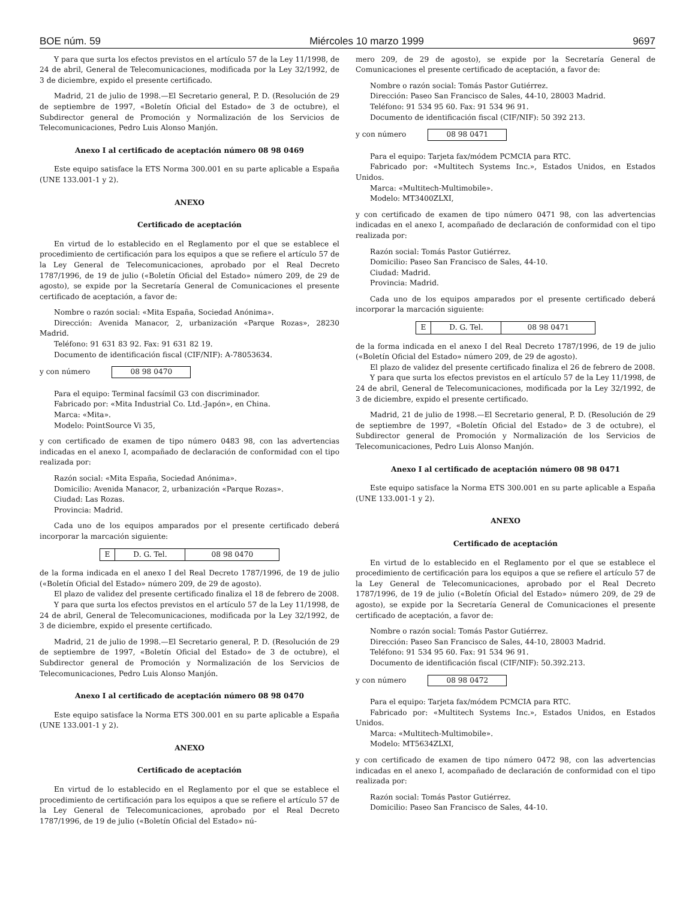BOE núm. 59 Miércoles 10 marzo 1999 9697
Y para que surta los efectos previstos en el artículo 57 de la Ley 11/1998, de 24 de abril, General de Telecomunicaciones, modificada por la Ley 32/1992, de 3 de diciembre, expido el presente certificado.
Madrid, 21 de julio de 1998.—El Secretario general, P. D. (Resolución de 29 de septiembre de 1997, «Boletín Oficial del Estado» de 3 de octubre), el Subdirector general de Promoción y Normalización de los Servicios de Telecomunicaciones, Pedro Luis Alonso Manjón.
Anexo I al certificado de aceptación número 08 98 0469
Este equipo satisface la ETS Norma 300.001 en su parte aplicable a España (UNE 133.001-1 y 2).
ANEXO
Certificado de aceptación
En virtud de lo establecido en el Reglamento por el que se establece el procedimiento de certificación para los equipos a que se refiere el artículo 57 de la Ley General de Telecomunicaciones, aprobado por el Real Decreto 1787/1996, de 19 de julio («Boletín Oficial del Estado» número 209, de 29 de agosto), se expide por la Secretaría General de Comunicaciones el presente certificado de aceptación, a favor de:
Nombre o razón social: «Mita España, Sociedad Anónima».
Dirección: Avenida Manacor, 2, urbanización «Parque Rozas», 28230 Madrid.
Teléfono: 91 631 83 92. Fax: 91 631 82 19.
Documento de identificación fiscal (CIF/NIF): A-78053634.
y con número 08 98 0470
Para el equipo: Terminal facsímil G3 con discriminador.
Fabricado por: «Mita Industrial Co. Ltd.-Japón», en China.
Marca: «Mita».
Modelo: PointSource Vi 35,
y con certificado de examen de tipo número 0483 98, con las advertencias indicadas en el anexo I, acompañado de declaración de conformidad con el tipo realizada por:
Razón social: «Mita España, Sociedad Anónima».
Domicilio: Avenida Manacor, 2, urbanización «Parque Rozas».
Ciudad: Las Rozas.
Provincia: Madrid.
Cada uno de los equipos amparados por el presente certificado deberá incorporar la marcación siguiente:
| E | D. G. Tel. | 08 98 0470 |
de la forma indicada en el anexo I del Real Decreto 1787/1996, de 19 de julio («Boletín Oficial del Estado» número 209, de 29 de agosto).
El plazo de validez del presente certificado finaliza el 18 de febrero de 2008.
Y para que surta los efectos previstos en el artículo 57 de la Ley 11/1998, de 24 de abril, General de Telecomunicaciones, modificada por la Ley 32/1992, de 3 de diciembre, expido el presente certificado.
Madrid, 21 de julio de 1998.—El Secretario general, P. D. (Resolución de 29 de septiembre de 1997, «Boletín Oficial del Estado» de 3 de octubre), el Subdirector general de Promoción y Normalización de los Servicios de Telecomunicaciones, Pedro Luis Alonso Manjón.
Anexo I al certificado de aceptación número 08 98 0470
Este equipo satisface la Norma ETS 300.001 en su parte aplicable a España (UNE 133.001-1 y 2).
ANEXO
Certificado de aceptación
En virtud de lo establecido en el Reglamento por el que se establece el procedimiento de certificación para los equipos a que se refiere el artículo 57 de la Ley General de Telecomunicaciones, aprobado por el Real Decreto 1787/1996, de 19 de julio («Boletín Oficial del Estado» nú-
mero 209, de 29 de agosto), se expide por la Secretaría General de Comunicaciones el presente certificado de aceptación, a favor de:
Nombre o razón social: Tomás Pastor Gutiérrez.
Dirección: Paseo San Francisco de Sales, 44-10, 28003 Madrid.
Teléfono: 91 534 95 60. Fax: 91 534 96 91.
Documento de identificación fiscal (CIF/NIF): 50 392 213.
y con número 08 98 0471
Para el equipo: Tarjeta fax/módem PCMCIA para RTC.
Fabricado por: «Multitech Systems Inc.», Estados Unidos, en Estados Unidos.
Marca: «Multitech-Multimobile».
Modelo: MT3400ZLXI,
y con certificado de examen de tipo número 0471 98, con las advertencias indicadas en el anexo I, acompañado de declaración de conformidad con el tipo realizada por:
Razón social: Tomás Pastor Gutiérrez.
Domicilio: Paseo San Francisco de Sales, 44-10.
Ciudad: Madrid.
Provincia: Madrid.
Cada uno de los equipos amparados por el presente certificado deberá incorporar la marcación siguiente:
| E | D. G. Tel. | 08 98 0471 |
de la forma indicada en el anexo I del Real Decreto 1787/1996, de 19 de julio («Boletín Oficial del Estado» número 209, de 29 de agosto).
El plazo de validez del presente certificado finaliza el 26 de febrero de 2008.
Y para que surta los efectos previstos en el artículo 57 de la Ley 11/1998, de 24 de abril, General de Telecomunicaciones, modificada por la Ley 32/1992, de 3 de diciembre, expido el presente certificado.
Madrid, 21 de julio de 1998.—El Secretario general, P. D. (Resolución de 29 de septiembre de 1997, «Boletín Oficial del Estado» de 3 de octubre), el Subdirector general de Promoción y Normalización de los Servicios de Telecomunicaciones, Pedro Luis Alonso Manjón.
Anexo I al certificado de aceptación número 08 98 0471
Este equipo satisface la Norma ETS 300.001 en su parte aplicable a España (UNE 133.001-1 y 2).
ANEXO
Certificado de aceptación
En virtud de lo establecido en el Reglamento por el que se establece el procedimiento de certificación para los equipos a que se refiere el artículo 57 de la Ley General de Telecomunicaciones, aprobado por el Real Decreto 1787/1996, de 19 de julio («Boletín Oficial del Estado» número 209, de 29 de agosto), se expide por la Secretaría General de Comunicaciones el presente certificado de aceptación, a favor de:
Nombre o razón social: Tomás Pastor Gutiérrez.
Dirección: Paseo San Francisco de Sales, 44-10, 28003 Madrid.
Teléfono: 91 534 95 60. Fax: 91 534 96 91.
Documento de identificación fiscal (CIF/NIF): 50.392.213.
y con número 08 98 0472
Para el equipo: Tarjeta fax/módem PCMCIA para RTC.
Fabricado por: «Multitech Systems Inc.», Estados Unidos, en Estados Unidos.
Marca: «Multitech-Multimobile».
Modelo: MT5634ZLXI,
y con certificado de examen de tipo número 0472 98, con las advertencias indicadas en el anexo I, acompañado de declaración de conformidad con el tipo realizada por:
Razón social: Tomás Pastor Gutiérrez.
Domicilio: Paseo San Francisco de Sales, 44-10.